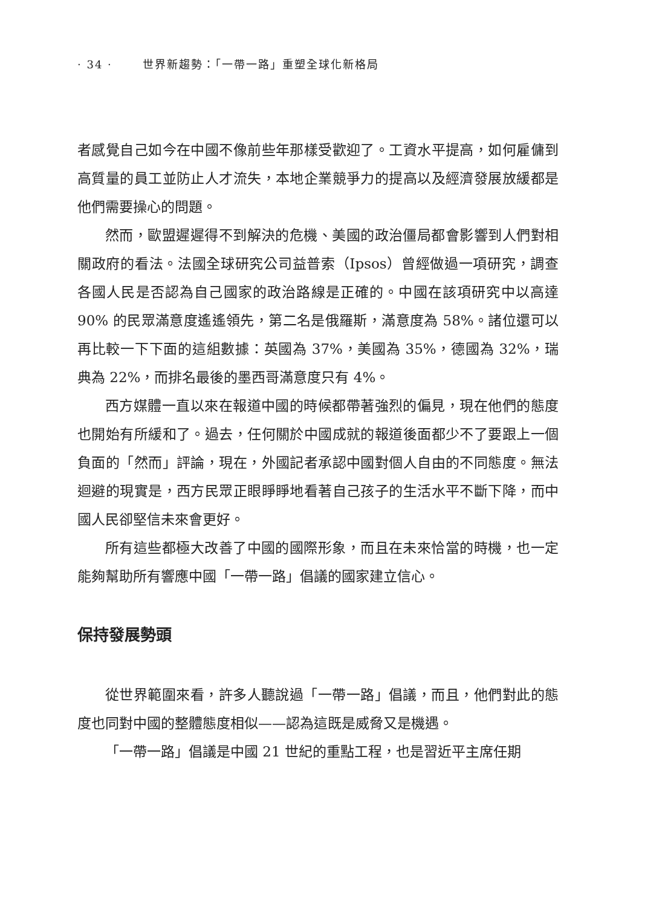· 34 · 世界新趨勢：「一帶一路」重塑全球化新格局
者感覺自己如今在中國不像前些年那樣受歡迎了。工資水平提高，如何雇傭到高質量的員工並防止人才流失，本地企業競爭力的提高以及經濟發展放緩都是他們需要操心的問題。
然而，歐盟遲遲得不到解決的危機、美國的政治僵局都會影響到人們對相關政府的看法。法國全球研究公司益普索（Ipsos）曾經做過一項研究，調查各國人民是否認為自己國家的政治路線是正確的。中國在該項研究中以高達 90% 的民眾滿意度遙遙領先，第二名是俄羅斯，滿意度為 58%。諸位還可以再比較一下下面的這組數據：英國為 37%，美國為 35%，德國為 32%，瑞典為 22%，而排名最後的墨西哥滿意度只有 4%。
西方媒體一直以來在報道中國的時候都帶著強烈的偏見，現在他們的態度也開始有所緩和了。過去，任何關於中國成就的報道後面都少不了要跟上一個負面的「然而」評論，現在，外國記者承認中國對個人自由的不同態度。無法迴避的現實是，西方民眾正眼睜睜地看著自己孩子的生活水平不斷下降，而中國人民卻堅信未來會更好。
所有這些都極大改善了中國的國際形象，而且在未來恰當的時機，也一定能夠幫助所有響應中國「一帶一路」倡議的國家建立信心。
保持發展勢頭
從世界範圍來看，許多人聽說過「一帶一路」倡議，而且，他們對此的態度也同對中國的整體態度相似——認為這既是威脅又是機遇。
「一帶一路」倡議是中國 21 世紀的重點工程，也是習近平主席任期